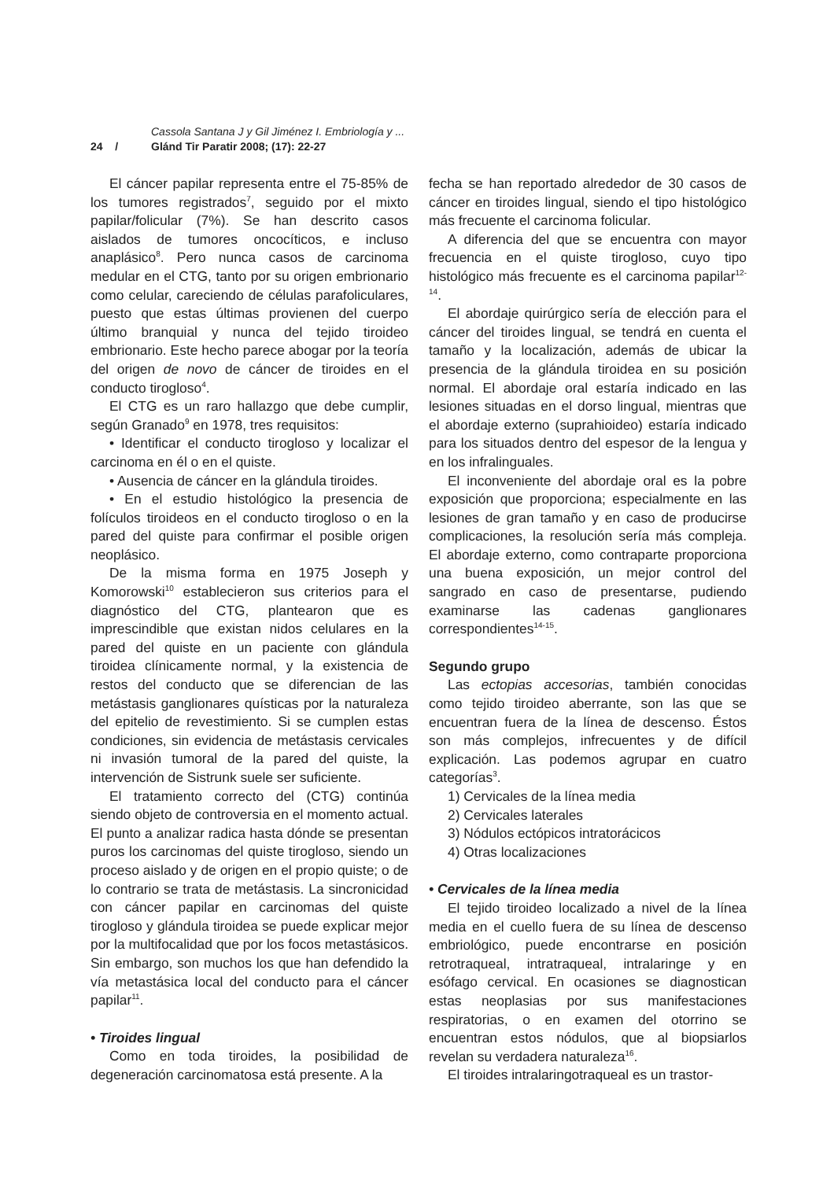Cassola Santana J y Gil Jiménez I. Embriología y ...
24 / Glánd Tir Paratir 2008; (17): 22-27
El cáncer papilar representa entre el 75-85% de los tumores registrados<sup>7</sup>, seguido por el mixto papilar/folicular (7%). Se han descrito casos aislados de tumores oncocíticos, e incluso anaplásico<sup>8</sup>. Pero nunca casos de carcinoma medular en el CTG, tanto por su origen embrionario como celular, careciendo de células parafoliculares, puesto que estas últimas provienen del cuerpo último branquial y nunca del tejido tiroideo embrionario. Este hecho parece abogar por la teoría del origen de novo de cáncer de tiroides en el conducto tirogloso<sup>4</sup>.
El CTG es un raro hallazgo que debe cumplir, según Granado<sup>9</sup> en 1978, tres requisitos:
• Identificar el conducto tirogloso y localizar el carcinoma en él o en el quiste.
• Ausencia de cáncer en la glándula tiroides.
• En el estudio histológico la presencia de folículos tiroideos en el conducto tirogloso o en la pared del quiste para confirmar el posible origen neoplásico.
De la misma forma en 1975 Joseph y Komorowski<sup>10</sup> establecieron sus criterios para el diagnóstico del CTG, plantearon que es imprescindible que existan nidos celulares en la pared del quiste en un paciente con glándula tiroidea clínicamente normal, y la existencia de restos del conducto que se diferencian de las metástasis ganglionares quísticas por la naturaleza del epitelio de revestimiento. Si se cumplen estas condiciones, sin evidencia de metástasis cervicales ni invasión tumoral de la pared del quiste, la intervención de Sistrunk suele ser suficiente.
El tratamiento correcto del (CTG) continúa siendo objeto de controversia en el momento actual. El punto a analizar radica hasta dónde se presentan puros los carcinomas del quiste tirogloso, siendo un proceso aislado y de origen en el propio quiste; o de lo contrario se trata de metástasis. La sincronicidad con cáncer papilar en carcinomas del quiste tirogloso y glándula tiroidea se puede explicar mejor por la multifocalidad que por los focos metastásicos. Sin embargo, son muchos los que han defendido la vía metastásica local del conducto para el cáncer papilar<sup>11</sup>.
• Tiroides lingual
Como en toda tiroides, la posibilidad de degeneración carcinomatosa está presente. A la
fecha se han reportado alrededor de 30 casos de cáncer en tiroides lingual, siendo el tipo histológico más frecuente el carcinoma folicular.
A diferencia del que se encuentra con mayor frecuencia en el quiste tirogloso, cuyo tipo histológico más frecuente es el carcinoma papilar<sup>12-14</sup>.
El abordaje quirúrgico sería de elección para el cáncer del tiroides lingual, se tendrá en cuenta el tamaño y la localización, además de ubicar la presencia de la glándula tiroidea en su posición normal. El abordaje oral estaría indicado en las lesiones situadas en el dorso lingual, mientras que el abordaje externo (suprahioideo) estaría indicado para los situados dentro del espesor de la lengua y en los infralinguales.
El inconveniente del abordaje oral es la pobre exposición que proporciona; especialmente en las lesiones de gran tamaño y en caso de producirse complicaciones, la resolución sería más compleja. El abordaje externo, como contraparte proporciona una buena exposición, un mejor control del sangrado en caso de presentarse, pudiendo examinarse las cadenas ganglionares correspondientes<sup>14-15</sup>.
Segundo grupo
Las ectopias accesorias, también conocidas como tejido tiroideo aberrante, son las que se encuentran fuera de la línea de descenso. Éstos son más complejos, infrecuentes y de difícil explicación. Las podemos agrupar en cuatro categorías<sup>3</sup>.
1) Cervicales de la línea media
2) Cervicales laterales
3) Nódulos ectópicos intratorácicos
4) Otras localizaciones
• Cervicales de la línea media
El tejido tiroideo localizado a nivel de la línea media en el cuello fuera de su línea de descenso embriológico, puede encontrarse en posición retrotraqueal, intratraqueal, intralaringe y en esófago cervical. En ocasiones se diagnostican estas neoplasias por sus manifestaciones respiratorias, o en examen del otorrino se encuentran estos nódulos, que al biopsiarlos revelan su verdadera naturaleza<sup>16</sup>.
El tiroides intralaringotraqueal es un trastor-